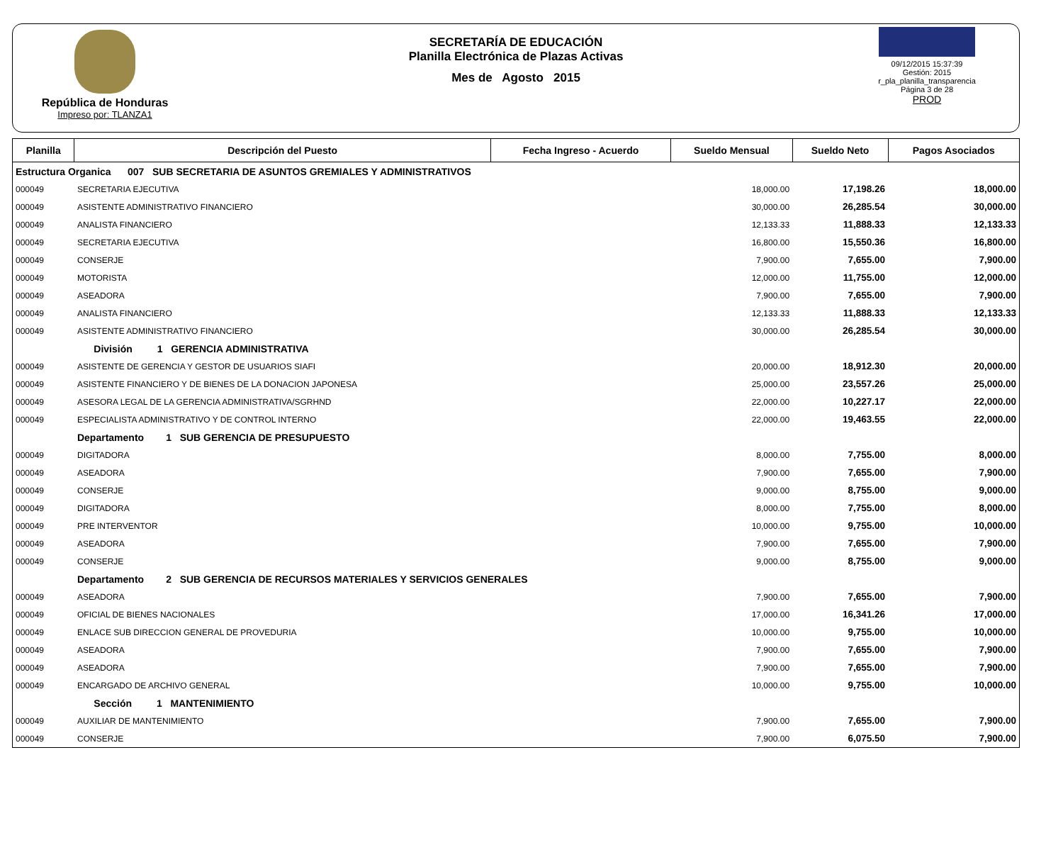República de Honduras
Impreso por: TLANZA1
SECRETARÍA DE EDUCACIÓN
Planilla Electrónica de Plazas Activas
Mes de Agosto 2015
09/12/2015 15:37:39
Gestión: 2015
r_pla_planilla_transparencia
Página 3 de 28
PROD
| Planilla | Descripción del Puesto | Fecha Ingreso - Acuerdo | Sueldo Mensual | Sueldo Neto | Pagos Asociados |
| --- | --- | --- | --- | --- | --- |
| Estructura Organica 007 SUB SECRETARIA DE ASUNTOS GREMIALES Y ADMINISTRATIVOS | | | | | |
| 000049 | SECRETARIA EJECUTIVA | | 18,000.00 | 17,198.26 | 18,000.00 |
| 000049 | ASISTENTE ADMINISTRATIVO FINANCIERO | | 30,000.00 | 26,285.54 | 30,000.00 |
| 000049 | ANALISTA FINANCIERO | | 12,133.33 | 11,888.33 | 12,133.33 |
| 000049 | SECRETARIA EJECUTIVA | | 16,800.00 | 15,550.36 | 16,800.00 |
| 000049 | CONSERJE | | 7,900.00 | 7,655.00 | 7,900.00 |
| 000049 | MOTORISTA | | 12,000.00 | 11,755.00 | 12,000.00 |
| 000049 | ASEADORA | | 7,900.00 | 7,655.00 | 7,900.00 |
| 000049 | ANALISTA FINANCIERO | | 12,133.33 | 11,888.33 | 12,133.33 |
| 000049 | ASISTENTE ADMINISTRATIVO FINANCIERO | | 30,000.00 | 26,285.54 | 30,000.00 |
| | División 1 GERENCIA ADMINISTRATIVA | | | | |
| 000049 | ASISTENTE DE GERENCIA Y GESTOR DE USUARIOS SIAFI | | 20,000.00 | 18,912.30 | 20,000.00 |
| 000049 | ASISTENTE FINANCIERO Y DE BIENES DE LA DONACION JAPONESA | | 25,000.00 | 23,557.26 | 25,000.00 |
| 000049 | ASESORA LEGAL DE LA GERENCIA ADMINISTRATIVA/SGRHND | | 22,000.00 | 10,227.17 | 22,000.00 |
| 000049 | ESPECIALISTA ADMINISTRATIVO Y DE CONTROL INTERNO | | 22,000.00 | 19,463.55 | 22,000.00 |
| | Departamento 1 SUB GERENCIA DE PRESUPUESTO | | | | |
| 000049 | DIGITADORA | | 8,000.00 | 7,755.00 | 8,000.00 |
| 000049 | ASEADORA | | 7,900.00 | 7,655.00 | 7,900.00 |
| 000049 | CONSERJE | | 9,000.00 | 8,755.00 | 9,000.00 |
| 000049 | DIGITADORA | | 8,000.00 | 7,755.00 | 8,000.00 |
| 000049 | PRE INTERVENTOR | | 10,000.00 | 9,755.00 | 10,000.00 |
| 000049 | ASEADORA | | 7,900.00 | 7,655.00 | 7,900.00 |
| 000049 | CONSERJE | | 9,000.00 | 8,755.00 | 9,000.00 |
| | Departamento 2 SUB GERENCIA DE RECURSOS MATERIALES Y SERVICIOS GENERALES | | | | |
| 000049 | ASEADORA | | 7,900.00 | 7,655.00 | 7,900.00 |
| 000049 | OFICIAL DE BIENES NACIONALES | | 17,000.00 | 16,341.26 | 17,000.00 |
| 000049 | ENLACE SUB DIRECCION GENERAL DE PROVEDURIA | | 10,000.00 | 9,755.00 | 10,000.00 |
| 000049 | ASEADORA | | 7,900.00 | 7,655.00 | 7,900.00 |
| 000049 | ASEADORA | | 7,900.00 | 7,655.00 | 7,900.00 |
| 000049 | ENCARGADO DE ARCHIVO GENERAL | | 10,000.00 | 9,755.00 | 10,000.00 |
| | Sección 1 MANTENIMIENTO | | | | |
| 000049 | AUXILIAR DE MANTENIMIENTO | | 7,900.00 | 7,655.00 | 7,900.00 |
| 000049 | CONSERJE | | 7,900.00 | 6,075.50 | 7,900.00 |